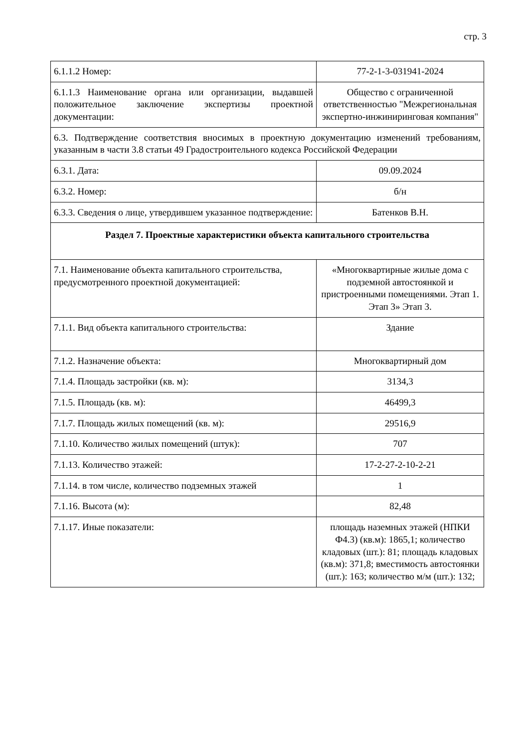стр. 3
| 6.1.1.2 Номер: | 77-2-1-3-031941-2024 |
| 6.1.1.3 Наименование органа или организации, выдавшей положительное заключение экспертизы проектной документации: | Общество с ограниченной ответственностью "Межрегиональная экспертно-инжиниринговая компания" |
| 6.3. Подтверждение соответствия вносимых в проектную документацию изменений требованиям, указанным в части 3.8 статьи 49 Градостроительного кодекса Российской Федерации | |
| 6.3.1. Дата: | 09.09.2024 |
| 6.3.2. Номер: | б/н |
| 6.3.3. Сведения о лице, утвердившем указанное подтверждение: | Батенков В.Н. |
| Раздел 7. Проектные характеристики объекта капитального строительства | |
| 7.1. Наименование объекта капитального строительства, предусмотренного проектной документацией: | «Многоквартирные жилые дома с подземной автостоянкой и пристроенными помещениями. Этап 1. Этап 3» Этап 3. |
| 7.1.1. Вид объекта капитального строительства: | Здание |
| 7.1.2. Назначение объекта: | Многоквартирный дом |
| 7.1.4. Площадь застройки (кв. м): | 3134,3 |
| 7.1.5. Площадь (кв. м): | 46499,3 |
| 7.1.7. Площадь жилых помещений (кв. м): | 29516,9 |
| 7.1.10. Количество жилых помещений (штук): | 707 |
| 7.1.13. Количество этажей: | 17-2-27-2-10-2-21 |
| 7.1.14. в том числе, количество подземных этажей | 1 |
| 7.1.16. Высота (м): | 82,48 |
| 7.1.17. Иные показатели: | площадь наземных этажей (НПКИ Ф4.3) (кв.м): 1865,1; количество кладовых (шт.): 81; площадь кладовых (кв.м): 371,8; вместимость автостоянки (шт.): 163; количество м/м (шт.): 132; |